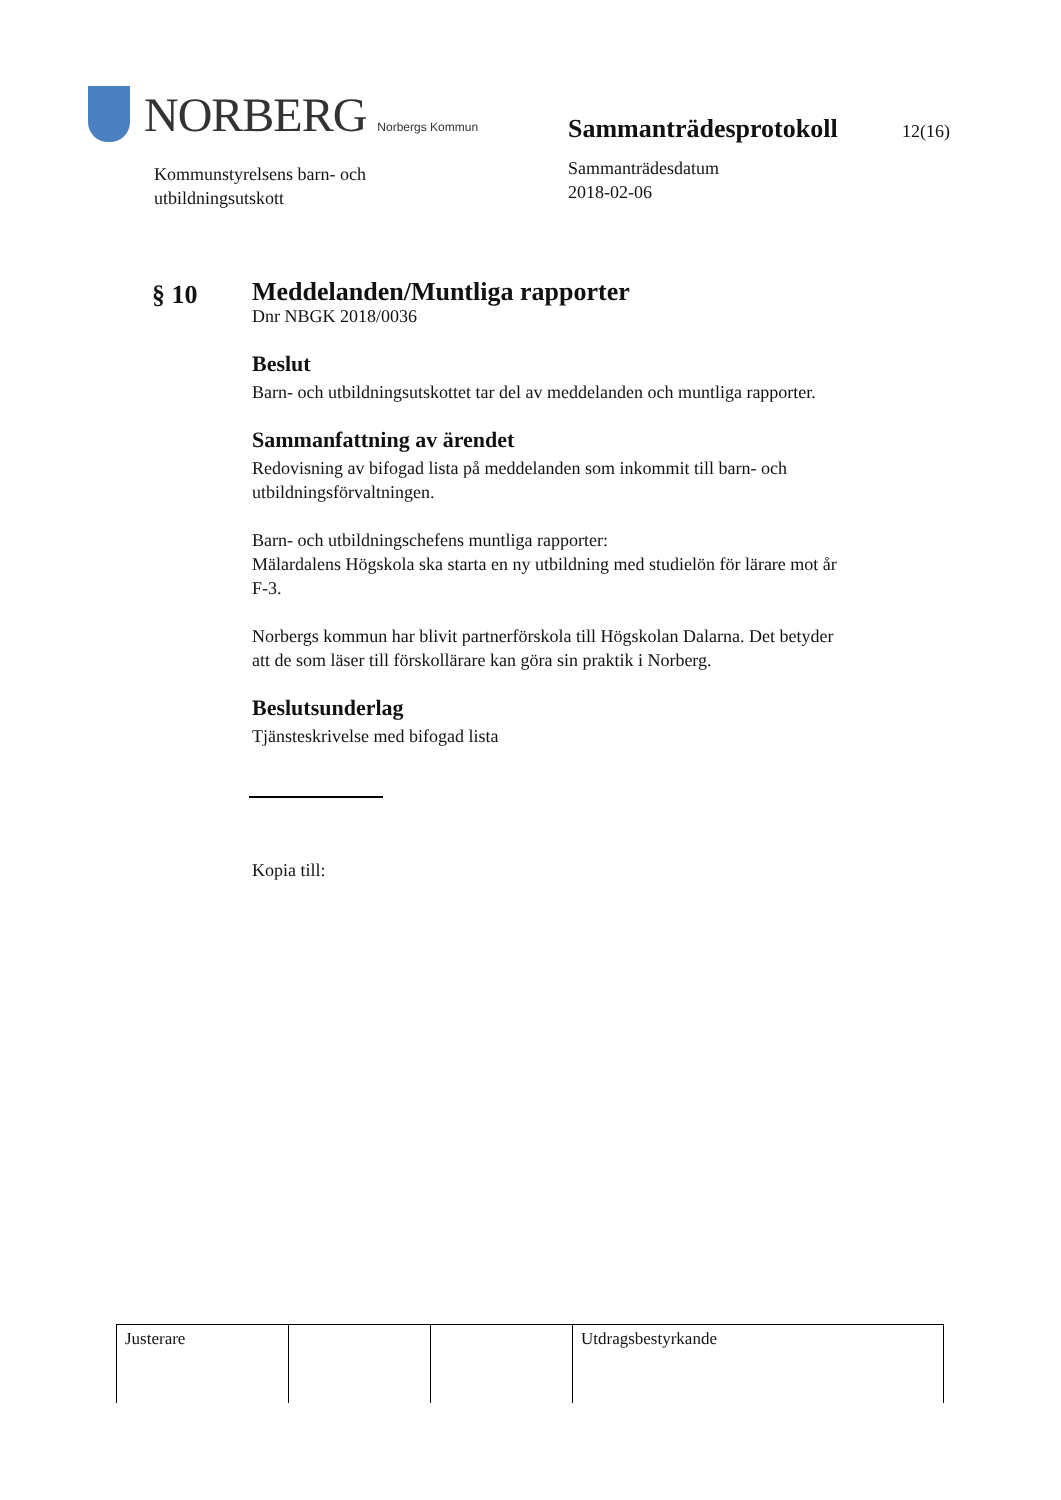NORBERG Norbergs Kommun
Kommunstyrelsens barn- och
utbildningsutskott
Sammanträdesprotokoll 12(16)
Sammanträdesdatum
2018-02-06
§ 10
Meddelanden/Muntliga rapporter
Dnr NBGK 2018/0036
Beslut
Barn- och utbildningsutskottet tar del av meddelanden och muntliga rapporter.
Sammanfattning av ärendet
Redovisning av bifogad lista på meddelanden som inkommit till barn- och utbildningsförvaltningen.
Barn- och utbildningschefens muntliga rapporter:
Mälardalens Högskola ska starta en ny utbildning med studielön för lärare mot år F-3.
Norbergs kommun har blivit partnerförskola till Högskolan Dalarna. Det betyder att de som läser till förskollärare kan göra sin praktik i Norberg.
Beslutsunderlag
Tjänsteskrivelse med bifogad lista
Kopia till:
| Justerare | | | Utdragsbestyrkande |